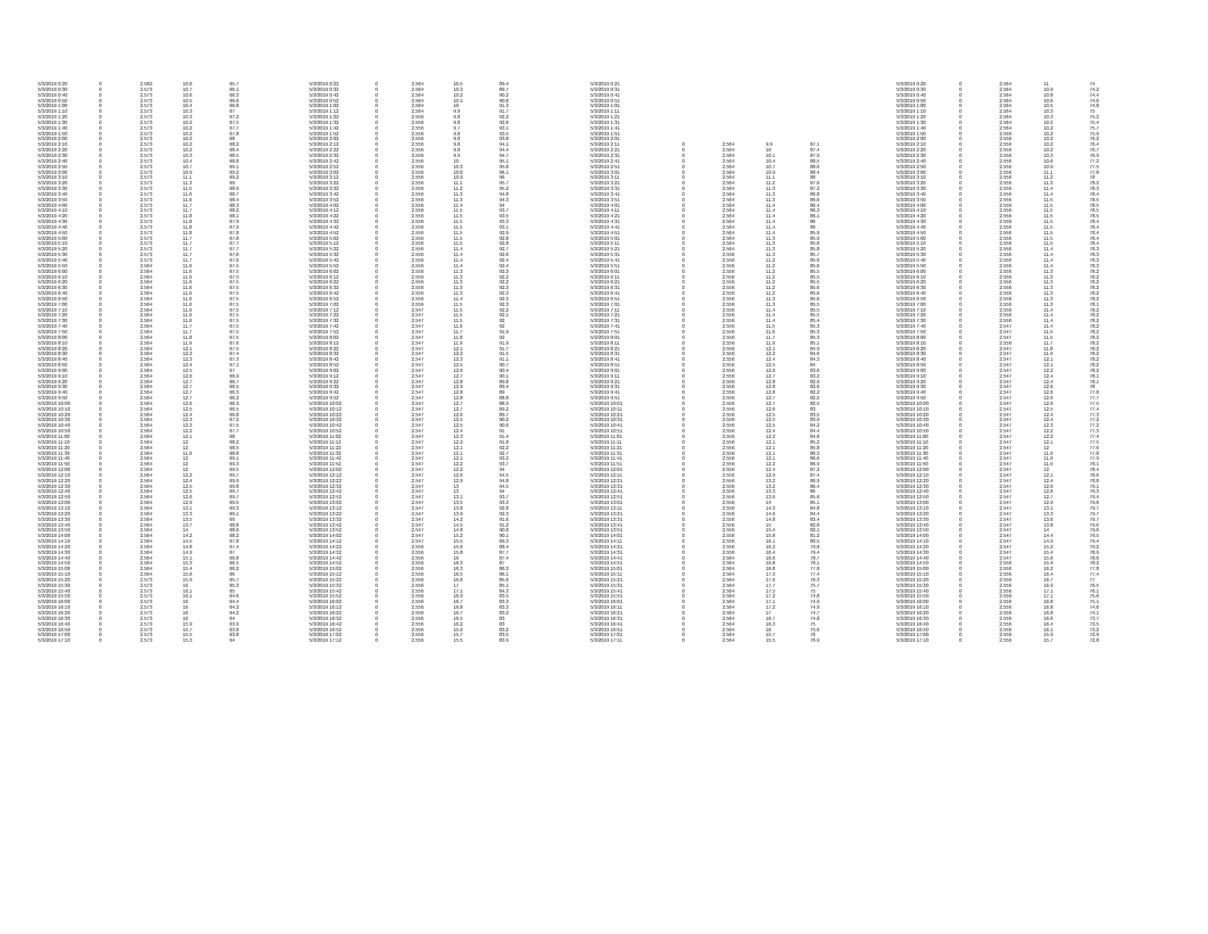| 5/3/2019 0:20 | 0 | 2.582 | 10.8 | 65.7 | 5/3/2019 0:22 | 0 | 2.564 | 10.5 | 89.4 | 5/3/2019 0:21 | | | | | 5/3/2019 0:20 | 0 | 2.564 | 11 | 74 |
| 5/3/2019 0:30 | 0 | 2.573 | 10.7 | 66.1 | 5/3/2019 0:32 | 0 | 2.564 | 10.3 | 89.7 | 5/3/2019 0:31 | | | | | 5/3/2019 0:30 | 0 | 2.564 | 10.9 | 74.2 |
| 5/3/2019 0:40 | 0 | 2.573 | 10.6 | 66.3 | 5/3/2019 0:42 | 0 | 2.564 | 10.2 | 90.2 | 5/3/2019 0:41 | | | | | 5/3/2019 0:40 | 0 | 2.564 | 10.8 | 74.4 |
| 5/3/2019 0:50 | 0 | 2.573 | 10.5 | 66.6 | 5/3/2019 0:52 | 0 | 2.564 | 10.1 | 90.8 | 5/3/2019 0:51 | | | | | 5/3/2019 0:50 | 0 | 2.564 | 10.6 | 74.6 |
| 5/3/2019 1:00 | 0 | 2.573 | 10.4 | 66.8 | 5/3/2019 1:02 | 0 | 2.564 | 10 | 91.3 | 5/3/2019 1:01 | | | | | 5/3/2019 1:00 | 0 | 2.564 | 10.5 | 74.8 |
| 5/3/2019 1:10 | 0 | 2.573 | 10.3 | 67 | 5/3/2019 1:12 | 0 | 2.564 | 9.9 | 91.7 | 5/3/2019 1:11 | | | | | 5/3/2019 1:10 | 0 | 2.564 | 10.3 | 75 |
| 5/3/2019 1:20 | 0 | 2.573 | 10.3 | 67.2 | 5/3/2019 1:22 | 0 | 2.556 | 9.8 | 92.2 | 5/3/2019 1:21 | | | | | 5/3/2019 1:20 | 0 | 2.564 | 10.3 | 75.2 |
| 5/3/2019 1:30 | 0 | 2.573 | 10.2 | 67.5 | 5/3/2019 1:32 | 0 | 2.556 | 9.8 | 92.6 | 5/3/2019 1:31 | | | | | 5/3/2019 1:30 | 0 | 2.564 | 10.2 | 75.4 |
| 5/3/2019 1:40 | 0 | 2.573 | 10.2 | 67.7 | 5/3/2019 1:42 | 0 | 2.556 | 9.7 | 93.1 | 5/3/2019 1:41 | | | | | 5/3/2019 1:40 | 0 | 2.564 | 10.2 | 75.7 |
| 5/3/2019 1:50 | 0 | 2.573 | 10.2 | 67.8 | 5/3/2019 1:52 | 0 | 2.556 | 9.8 | 93.5 | 5/3/2019 1:51 | | | | | 5/3/2019 1:50 | 0 | 2.556 | 10.2 | 75.9 |
| 5/3/2019 2:00 | 0 | 2.573 | 10.2 | 68 | 5/3/2019 2:02 | 0 | 2.556 | 9.8 | 93.8 | 5/3/2019 2:01 | | | | | 5/3/2019 2:00 | 0 | 2.556 | 10.2 | 76.2 |
| 5/3/2019 2:10 | 0 | 2.573 | 10.2 | 68.2 | 5/3/2019 2:12 | 0 | 2.556 | 9.8 | 94.1 | 5/3/2019 2:11 | 0 | 2.564 | 9.9 | 87.1 | 5/3/2019 2:10 | 0 | 2.556 | 10.2 | 76.4 |
| 5/3/2019 2:20 | 0 | 2.573 | 10.2 | 68.4 | 5/3/2019 2:22 | 0 | 2.556 | 9.8 | 94.4 | 5/3/2019 2:21 | 0 | 2.564 | 10 | 87.4 | 5/3/2019 2:20 | 0 | 2.556 | 10.2 | 76.7 |
| 5/3/2019 2:30 | 0 | 2.573 | 10.3 | 68.5 | 5/3/2019 2:32 | 0 | 2.556 | 9.9 | 94.7 | 5/3/2019 2:31 | 0 | 2.564 | 10.1 | 87.9 | 5/3/2019 2:30 | 0 | 2.556 | 10.3 | 76.9 |
| 5/3/2019 2:40 | 0 | 2.573 | 10.4 | 68.8 | 5/3/2019 2:42 | 0 | 2.556 | 10 | 95.1 | 5/3/2019 2:41 | 0 | 2.564 | 10.4 | 88.5 | 5/3/2019 2:40 | 0 | 2.556 | 10.6 | 77.2 |
| 5/3/2019 2:50 | 0 | 2.573 | 10.7 | 69.1 | 5/3/2019 2:52 | 0 | 2.556 | 10.3 | 95.8 | 5/3/2019 2:51 | 0 | 2.564 | 10.7 | 88.6 | 5/3/2019 2:50 | 0 | 2.556 | 10.9 | 77.5 |
| 5/3/2019 3:00 | 0 | 2.573 | 10.9 | 69.2 | 5/3/2019 3:02 | 0 | 2.556 | 10.6 | 96.1 | 5/3/2019 3:01 | 0 | 2.564 | 10.9 | 88.4 | 5/3/2019 3:00 | 0 | 2.556 | 11.1 | 77.8 |
| 5/3/2019 3:10 | 0 | 2.573 | 11.1 | 69.2 | 5/3/2019 3:12 | 0 | 2.556 | 10.9 | 96 | 5/3/2019 3:11 | 0 | 2.564 | 11.1 | 88 | 5/3/2019 3:10 | 0 | 2.556 | 11.2 | 78 |
| 5/3/2019 3:20 | 0 | 2.573 | 11.3 | 69 | 5/3/2019 3:22 | 0 | 2.556 | 11.1 | 95.7 | 5/3/2019 3:21 | 0 | 2.564 | 11.2 | 87.6 | 5/3/2019 3:20 | 0 | 2.556 | 11.3 | 78.2 |
| 5/3/2019 3:30 | 0 | 2.573 | 11.5 | 68.9 | 5/3/2019 3:32 | 0 | 2.556 | 11.2 | 95.2 | 5/3/2019 3:31 | 0 | 2.564 | 11.3 | 87.2 | 5/3/2019 3:30 | 0 | 2.556 | 11.4 | 78.3 |
| 5/3/2019 3:40 | 0 | 2.573 | 11.6 | 68.7 | 5/3/2019 3:42 | 0 | 2.556 | 11.3 | 94.8 | 5/3/2019 3:41 | 0 | 2.564 | 11.3 | 86.8 | 5/3/2019 3:40 | 0 | 2.556 | 11.4 | 78.4 |
| 5/3/2019 3:50 | 0 | 2.573 | 11.6 | 68.4 | 5/3/2019 3:52 | 0 | 2.556 | 11.3 | 94.3 | 5/3/2019 3:51 | 0 | 2.564 | 11.3 | 86.6 | 5/3/2019 3:50 | 0 | 2.556 | 11.5 | 78.5 |
| 5/3/2019 4:00 | 0 | 2.573 | 11.7 | 68.3 | 5/3/2019 4:02 | 0 | 2.556 | 11.4 | 94 | 5/3/2019 4:01 | 0 | 2.564 | 11.4 | 86.4 | 5/3/2019 4:00 | 0 | 2.556 | 11.5 | 78.5 |
| 5/3/2019 4:10 | 0 | 2.573 | 11.7 | 68.2 | 5/3/2019 4:12 | 0 | 2.556 | 11.5 | 93.7 | 5/3/2019 4:11 | 0 | 2.564 | 11.4 | 86.3 | 5/3/2019 4:10 | 0 | 2.556 | 11.5 | 78.5 |
| 5/3/2019 4:20 | 0 | 2.573 | 11.8 | 68.1 | 5/3/2019 4:22 | 0 | 2.556 | 11.5 | 93.5 | 5/3/2019 4:21 | 0 | 2.564 | 11.4 | 86.1 | 5/3/2019 4:20 | 0 | 2.556 | 11.5 | 78.5 |
| 5/3/2019 4:30 | 0 | 2.573 | 11.8 | 67.9 | 5/3/2019 4:32 | 0 | 2.556 | 11.5 | 93.3 | 5/3/2019 4:31 | 0 | 2.564 | 11.4 | 86 | 5/3/2019 4:30 | 0 | 2.556 | 11.5 | 78.4 |
| 5/3/2019 4:40 | 0 | 2.573 | 11.8 | 67.9 | 5/3/2019 4:42 | 0 | 2.556 | 11.5 | 93.1 | 5/3/2019 4:41 | 0 | 2.564 | 11.4 | 86 | 5/3/2019 4:40 | 0 | 2.556 | 11.5 | 78.4 |
| 5/3/2019 4:50 | 0 | 2.573 | 11.8 | 67.8 | 5/3/2019 4:52 | 0 | 2.556 | 11.5 | 92.9 | 5/3/2019 4:51 | 0 | 2.564 | 11.4 | 85.9 | 5/3/2019 4:50 | 0 | 2.556 | 11.5 | 78.4 |
| 5/3/2019 5:00 | 0 | 2.573 | 11.7 | 67.8 | 5/3/2019 5:02 | 0 | 2.556 | 11.5 | 92.8 | 5/3/2019 5:01 | 0 | 2.564 | 11.3 | 85.9 | 5/3/2019 5:00 | 0 | 2.556 | 11.5 | 78.4 |
| 5/3/2019 5:10 | 0 | 2.573 | 11.7 | 67.7 | 5/3/2019 5:12 | 0 | 2.556 | 11.5 | 92.8 | 5/3/2019 5:11 | 0 | 2.564 | 11.3 | 85.8 | 5/3/2019 5:10 | 0 | 2.556 | 11.5 | 78.4 |
| 5/3/2019 5:20 | 0 | 2.573 | 11.7 | 67.7 | 5/3/2019 5:22 | 0 | 2.556 | 11.4 | 92.7 | 5/3/2019 5:21 | 0 | 2.564 | 11.3 | 85.8 | 5/3/2019 5:20 | 0 | 2.556 | 11.4 | 78.3 |
| 5/3/2019 5:30 | 0 | 2.573 | 11.7 | 67.6 | 5/3/2019 5:32 | 0 | 2.556 | 11.4 | 92.6 | 5/3/2019 5:31 | 0 | 2.556 | 11.3 | 85.7 | 5/3/2019 5:30 | 0 | 2.556 | 11.4 | 78.3 |
| 5/3/2019 5:40 | 0 | 2.573 | 11.7 | 67.6 | 5/3/2019 5:42 | 0 | 2.556 | 11.4 | 92.4 | 5/3/2019 5:41 | 0 | 2.556 | 11.2 | 85.6 | 5/3/2019 5:40 | 0 | 2.556 | 11.4 | 78.3 |
| 5/3/2019 5:50 | 0 | 2.564 | 11.6 | 67.5 | 5/3/2019 5:52 | 0 | 2.556 | 11.4 | 92.4 | 5/3/2019 5:51 | 0 | 2.556 | 11.2 | 85.6 | 5/3/2019 5:50 | 0 | 2.556 | 11.4 | 78.3 |
| 5/3/2019 6:00 | 0 | 2.564 | 11.6 | 67.5 | 5/3/2019 6:02 | 0 | 2.556 | 11.3 | 92.3 | 5/3/2019 6:01 | 0 | 2.556 | 11.2 | 85.5 | 5/3/2019 6:00 | 0 | 2.556 | 11.3 | 78.2 |
| 5/3/2019 6:10 | 0 | 2.564 | 11.6 | 67.5 | 5/3/2019 6:12 | 0 | 2.556 | 11.3 | 92.2 | 5/3/2019 6:11 | 0 | 2.556 | 11.2 | 85.5 | 5/3/2019 6:10 | 0 | 2.556 | 11.3 | 78.2 |
| 5/3/2019 6:20 | 0 | 2.564 | 11.6 | 67.5 | 5/3/2019 6:22 | 0 | 2.556 | 11.3 | 92.2 | 5/3/2019 6:21 | 0 | 2.556 | 11.2 | 85.5 | 5/3/2019 6:20 | 0 | 2.556 | 11.3 | 78.2 |
| 5/3/2019 6:30 | 0 | 2.564 | 11.6 | 67.5 | 5/3/2019 6:32 | 0 | 2.556 | 11.3 | 92.3 | 5/3/2019 6:31 | 0 | 2.556 | 11.2 | 85.6 | 5/3/2019 6:30 | 0 | 2.556 | 11.3 | 78.2 |
| 5/3/2019 6:40 | 0 | 2.564 | 11.6 | 67.5 | 5/3/2019 6:42 | 0 | 2.556 | 11.3 | 92.3 | 5/3/2019 6:41 | 0 | 2.556 | 11.2 | 85.6 | 5/3/2019 6:40 | 0 | 2.556 | 11.3 | 78.2 |
| 5/3/2019 6:50 | 0 | 2.564 | 11.6 | 67.5 | 5/3/2019 6:52 | 0 | 2.556 | 11.4 | 92.3 | 5/3/2019 6:51 | 0 | 2.556 | 11.3 | 85.6 | 5/3/2019 6:50 | 0 | 2.556 | 11.3 | 78.2 |
| 5/3/2019 7:00 | 0 | 2.564 | 11.6 | 67.5 | 5/3/2019 7:02 | 0 | 2.556 | 11.5 | 92.3 | 5/3/2019 7:01 | 0 | 2.556 | 11.3 | 85.5 | 5/3/2019 7:00 | 0 | 2.556 | 11.3 | 78.1 |
| 5/3/2019 7:10 | 0 | 2.564 | 11.6 | 67.5 | 5/3/2019 7:12 | 0 | 2.547 | 11.5 | 92.2 | 5/3/2019 7:11 | 0 | 2.556 | 11.4 | 85.5 | 5/3/2019 7:10 | 0 | 2.556 | 11.4 | 78.2 |
| 5/3/2019 7:20 | 0 | 2.564 | 11.6 | 67.5 | 5/3/2019 7:22 | 0 | 2.547 | 11.5 | 92.1 | 5/3/2019 7:21 | 0 | 2.556 | 11.4 | 85.5 | 5/3/2019 7:20 | 0 | 2.556 | 11.4 | 78.2 |
| 5/3/2019 7:30 | 0 | 2.564 | 11.6 | 67.5 | 5/3/2019 7:32 | 0 | 2.547 | 11.5 | 92 | 5/3/2019 7:31 | 0 | 2.556 | 11.4 | 85.4 | 5/3/2019 7:30 | 0 | 2.556 | 11.4 | 78.2 |
| 5/3/2019 7:40 | 0 | 2.564 | 11.7 | 67.5 | 5/3/2019 7:42 | 0 | 2.547 | 11.6 | 92 | 5/3/2019 7:41 | 0 | 2.556 | 11.5 | 85.3 | 5/3/2019 7:40 | 0 | 2.547 | 11.4 | 78.2 |
| 5/3/2019 7:50 | 0 | 2.564 | 11.7 | 67.5 | 5/3/2019 7:52 | 0 | 2.547 | 11.7 | 91.9 | 5/3/2019 7:51 | 0 | 2.556 | 11.6 | 85.3 | 5/3/2019 7:50 | 0 | 2.547 | 11.5 | 78.2 |
| 5/3/2019 8:00 | 0 | 2.564 | 11.8 | 67.5 | 5/3/2019 8:02 | 0 | 2.547 | 11.8 | 92 | 5/3/2019 8:01 | 0 | 2.556 | 11.7 | 85.3 | 5/3/2019 8:00 | 0 | 2.547 | 11.5 | 78.2 |
| 5/3/2019 8:10 | 0 | 2.564 | 11.9 | 67.6 | 5/3/2019 8:12 | 0 | 2.547 | 11.9 | 91.9 | 5/3/2019 8:11 | 0 | 2.556 | 11.9 | 85.1 | 5/3/2019 8:10 | 0 | 2.556 | 11.7 | 78.2 |
| 5/3/2019 8:20 | 0 | 2.564 | 12.1 | 67.5 | 5/3/2019 8:22 | 0 | 2.547 | 12.1 | 91.7 | 5/3/2019 8:21 | 0 | 2.556 | 12.1 | 84.9 | 5/3/2019 8:20 | 0 | 2.547 | 11.8 | 78.2 |
| 5/3/2019 8:30 | 0 | 2.564 | 12.2 | 67.4 | 5/3/2019 8:32 | 0 | 2.547 | 12.2 | 91.5 | 5/3/2019 8:31 | 0 | 2.556 | 12.2 | 84.6 | 5/3/2019 8:30 | 0 | 2.547 | 11.9 | 78.2 |
| 5/3/2019 8:40 | 0 | 2.564 | 12.3 | 67.3 | 5/3/2019 8:42 | 0 | 2.547 | 12.3 | 91.1 | 5/3/2019 8:41 | 0 | 2.556 | 12.4 | 84.3 | 5/3/2019 8:40 | 0 | 2.547 | 12.1 | 78.2 |
| 5/3/2019 8:50 | 0 | 2.564 | 12.4 | 67.1 | 5/3/2019 8:52 | 0 | 2.547 | 12.5 | 90.7 | 5/3/2019 8:51 | 0 | 2.556 | 12.5 | 84 | 5/3/2019 8:50 | 0 | 2.547 | 12.1 | 78.2 |
| 5/3/2019 9:00 | 0 | 2.564 | 12.5 | 67 | 5/3/2019 9:02 | 0 | 2.547 | 12.6 | 90.4 | 5/3/2019 9:01 | 0 | 2.556 | 12.6 | 83.6 | 5/3/2019 9:00 | 0 | 2.547 | 12.2 | 78.2 |
| 5/3/2019 9:10 | 0 | 2.564 | 12.6 | 66.9 | 5/3/2019 9:12 | 0 | 2.547 | 12.7 | 90.1 | 5/3/2019 9:11 | 0 | 2.556 | 12.7 | 83.2 | 5/3/2019 9:10 | 0 | 2.547 | 12.4 | 78.1 |
| 5/3/2019 9:20 | 0 | 2.564 | 12.7 | 66.7 | 5/3/2019 9:22 | 0 | 2.547 | 12.8 | 89.8 | 5/3/2019 9:21 | 0 | 2.556 | 12.8 | 82.9 | 5/3/2019 9:20 | 0 | 2.547 | 12.4 | 78.1 |
| 5/3/2019 9:30 | 0 | 2.564 | 12.7 | 66.5 | 5/3/2019 9:32 | 0 | 2.547 | 12.9 | 89.4 | 5/3/2019 9:31 | 0 | 2.556 | 12.8 | 82.6 | 5/3/2019 9:30 | 0 | 2.547 | 12.6 | 78 |
| 5/3/2019 9:40 | 0 | 2.564 | 12.7 | 66.3 | 5/3/2019 9:42 | 0 | 2.547 | 12.8 | 89 | 5/3/2019 9:41 | 0 | 2.556 | 12.8 | 82.2 | 5/3/2019 9:40 | 0 | 2.547 | 12.6 | 77.8 |
| 5/3/2019 9:50 | 0 | 2.564 | 12.7 | 66.2 | 5/3/2019 9:52 | 0 | 2.547 | 12.8 | 88.8 | 5/3/2019 9:51 | 0 | 2.556 | 12.7 | 82.2 | 5/3/2019 9:50 | 0 | 2.547 | 12.6 | 77.7 |
| 5/3/2019 10:00 | 0 | 2.564 | 12.6 | 66.3 | 5/3/2019 10:02 | 0 | 2.547 | 12.7 | 88.9 | 5/3/2019 10:01 | 0 | 2.556 | 12.7 | 82.5 | 5/3/2019 10:00 | 0 | 2.547 | 12.6 | 77.5 |
| 5/3/2019 10:10 | 0 | 2.564 | 12.5 | 66.5 | 5/3/2019 10:12 | 0 | 2.547 | 12.7 | 89.2 | 5/3/2019 10:11 | 0 | 2.556 | 12.6 | 83 | 5/3/2019 10:10 | 0 | 2.547 | 12.5 | 77.4 |
| 5/3/2019 10:20 | 0 | 2.564 | 12.4 | 66.8 | 5/3/2019 10:22 | 0 | 2.547 | 12.6 | 89.7 | 5/3/2019 10:21 | 0 | 2.556 | 12.5 | 83.5 | 5/3/2019 10:20 | 0 | 2.547 | 12.4 | 77.3 |
| 5/3/2019 10:30 | 0 | 2.564 | 12.3 | 67.2 | 5/3/2019 10:32 | 0 | 2.547 | 12.5 | 90.2 | 5/3/2019 10:31 | 0 | 2.556 | 12.5 | 83.9 | 5/3/2019 10:30 | 0 | 2.547 | 12.4 | 77.2 |
| 5/3/2019 10:40 | 0 | 2.564 | 12.3 | 67.5 | 5/3/2019 10:42 | 0 | 2.547 | 12.5 | 90.6 | 5/3/2019 10:41 | 0 | 2.556 | 12.5 | 84.2 | 5/3/2019 10:40 | 0 | 2.547 | 12.3 | 77.2 |
| 5/3/2019 10:50 | 0 | 2.564 | 12.2 | 67.7 | 5/3/2019 10:52 | 0 | 2.547 | 12.4 | 91 | 5/3/2019 10:51 | 0 | 2.556 | 12.4 | 84.4 | 5/3/2019 10:50 | 0 | 2.547 | 12.2 | 77.3 |
| 5/3/2019 11:00 | 0 | 2.564 | 12.1 | 68 | 5/3/2019 11:02 | 0 | 2.547 | 12.3 | 91.4 | 5/3/2019 11:01 | 0 | 2.556 | 12.2 | 84.8 | 5/3/2019 11:00 | 0 | 2.547 | 12.2 | 77.4 |
| 5/3/2019 11:10 | 0 | 2.564 | 12 | 68.2 | 5/3/2019 11:12 | 0 | 2.547 | 12.2 | 91.8 | 5/3/2019 11:11 | 0 | 2.556 | 12.1 | 85.2 | 5/3/2019 11:10 | 0 | 2.547 | 12.1 | 77.5 |
| 5/3/2019 11:20 | 0 | 2.564 | 12 | 68.5 | 5/3/2019 11:22 | 0 | 2.547 | 12.1 | 92.2 | 5/3/2019 11:21 | 0 | 2.556 | 12.1 | 85.8 | 5/3/2019 11:20 | 0 | 2.547 | 12 | 77.6 |
| 5/3/2019 11:30 | 0 | 2.564 | 11.9 | 68.8 | 5/3/2019 11:32 | 0 | 2.547 | 12.1 | 92.7 | 5/3/2019 11:31 | 0 | 2.556 | 12.1 | 86.3 | 5/3/2019 11:30 | 0 | 2.547 | 11.9 | 77.8 |
| 5/3/2019 11:40 | 0 | 2.564 | 12 | 69.1 | 5/3/2019 11:42 | 0 | 2.547 | 12.1 | 93.2 | 5/3/2019 11:41 | 0 | 2.556 | 12.1 | 86.6 | 5/3/2019 11:40 | 0 | 2.547 | 11.9 | 77.9 |
| 5/3/2019 11:50 | 0 | 2.564 | 12 | 69.3 | 5/3/2019 11:52 | 0 | 2.547 | 12.2 | 93.7 | 5/3/2019 11:51 | 0 | 2.556 | 12.2 | 86.9 | 5/3/2019 11:50 | 0 | 2.547 | 11.9 | 78.1 |
| 5/3/2019 12:00 | 0 | 2.564 | 12 | 69.5 | 5/3/2019 12:02 | 0 | 2.547 | 12.2 | 94 | 5/3/2019 12:01 | 0 | 2.556 | 12.4 | 87.2 | 5/3/2019 12:00 | 0 | 2.547 | 12 | 78.4 |
| 5/3/2019 12:10 | 0 | 2.564 | 12.2 | 69.7 | 5/3/2019 12:12 | 0 | 2.547 | 12.6 | 94.5 | 5/3/2019 12:11 | 0 | 2.556 | 12.9 | 87.4 | 5/3/2019 12:10 | 0 | 2.547 | 12.1 | 78.6 |
| 5/3/2019 12:20 | 0 | 2.564 | 12.4 | 69.9 | 5/3/2019 12:22 | 0 | 2.547 | 12.9 | 94.8 | 5/3/2019 12:21 | 0 | 2.556 | 13.2 | 86.9 | 5/3/2019 12:20 | 0 | 2.547 | 12.4 | 78.8 |
| 5/3/2019 12:30 | 0 | 2.564 | 12.5 | 69.8 | 5/3/2019 12:32 | 0 | 2.547 | 13 | 94.5 | 5/3/2019 12:31 | 0 | 2.556 | 13.2 | 86.4 | 5/3/2019 12:30 | 0 | 2.547 | 12.6 | 79.1 |
| 5/3/2019 12:40 | 0 | 2.564 | 12.5 | 69.7 | 5/3/2019 12:42 | 0 | 2.547 | 13 | 94 | 5/3/2019 12:41 | 0 | 2.556 | 13.3 | 86 | 5/3/2019 12:40 | 0 | 2.547 | 12.6 | 79.3 |
| 5/3/2019 12:50 | 0 | 2.564 | 12.6 | 69.7 | 5/3/2019 12:52 | 0 | 2.547 | 13.1 | 93.7 | 5/3/2019 12:51 | 0 | 2.556 | 13.6 | 85.6 | 5/3/2019 12:50 | 0 | 2.547 | 12.7 | 79.4 |
| 5/3/2019 13:00 | 0 | 2.564 | 12.9 | 69.5 | 5/3/2019 13:02 | 0 | 2.547 | 13.5 | 93.3 | 5/3/2019 13:01 | 0 | 2.556 | 14 | 85.1 | 5/3/2019 13:00 | 0 | 2.547 | 12.9 | 79.6 |
| 5/3/2019 13:10 | 0 | 2.564 | 13.1 | 69.3 | 5/3/2019 13:12 | 0 | 2.547 | 13.8 | 92.8 | 5/3/2019 13:11 | 0 | 2.556 | 14.3 | 84.8 | 5/3/2019 13:10 | 0 | 2.547 | 13.1 | 79.7 |
| 5/3/2019 13:20 | 0 | 2.564 | 13.3 | 69.1 | 5/3/2019 13:22 | 0 | 2.547 | 13.9 | 92.3 | 5/3/2019 13:21 | 0 | 2.556 | 14.6 | 84.4 | 5/3/2019 13:20 | 0 | 2.547 | 13.3 | 79.7 |
| 5/3/2019 13:30 | 0 | 2.564 | 13.5 | 69 | 5/3/2019 13:32 | 0 | 2.547 | 14.2 | 91.6 | 5/3/2019 13:31 | 0 | 2.556 | 14.8 | 83.4 | 5/3/2019 13:30 | 0 | 2.547 | 13.6 | 79.7 |
| 5/3/2019 13:40 | 0 | 2.564 | 13.7 | 68.8 | 5/3/2019 13:42 | 0 | 2.547 | 14.5 | 91.2 | 5/3/2019 13:41 | 0 | 2.556 | 15 | 82.8 | 5/3/2019 13:40 | 0 | 2.547 | 13.8 | 79.6 |
| 5/3/2019 13:50 | 0 | 2.564 | 14 | 68.6 | 5/3/2019 13:52 | 0 | 2.547 | 14.8 | 90.8 | 5/3/2019 13:51 | 0 | 2.556 | 15.4 | 82.1 | 5/3/2019 13:50 | 0 | 2.547 | 14 | 79.6 |
| 5/3/2019 14:00 | 0 | 2.564 | 14.2 | 68.2 | 5/3/2019 14:02 | 0 | 2.547 | 15.2 | 90.1 | 5/3/2019 14:01 | 0 | 2.556 | 15.8 | 81.2 | 5/3/2019 14:00 | 0 | 2.547 | 14.4 | 79.5 |
| 5/3/2019 14:10 | 0 | 2.564 | 14.5 | 67.8 | 5/3/2019 14:12 | 0 | 2.547 | 15.5 | 89.3 | 5/3/2019 14:11 | 0 | 2.556 | 16.1 | 80.5 | 5/3/2019 14:10 | 0 | 2.547 | 14.9 | 79.4 |
| 5/3/2019 14:20 | 0 | 2.564 | 14.8 | 67.4 | 5/3/2019 14:22 | 0 | 2.556 | 15.6 | 88.4 | 5/3/2019 14:21 | 0 | 2.556 | 16.2 | 79.8 | 5/3/2019 14:20 | 0 | 2.547 | 15.2 | 79.2 |
| 5/3/2019 14:30 | 0 | 2.564 | 14.9 | 67 | 5/3/2019 14:32 | 0 | 2.556 | 15.8 | 87.7 | 5/3/2019 14:31 | 0 | 2.556 | 16.4 | 79.4 | 5/3/2019 14:30 | 0 | 2.547 | 15.4 | 78.9 |
| 5/3/2019 14:40 | 0 | 2.564 | 15.1 | 66.8 | 5/3/2019 14:42 | 0 | 2.556 | 16 | 87.4 | 5/3/2019 14:41 | 0 | 2.564 | 16.6 | 78.7 | 5/3/2019 14:40 | 0 | 2.547 | 15.6 | 78.6 |
| 5/3/2019 14:50 | 0 | 2.564 | 15.3 | 66.5 | 5/3/2019 14:52 | 0 | 2.556 | 16.3 | 87 | 5/3/2019 14:51 | 0 | 2.564 | 16.8 | 78.1 | 5/3/2019 14:50 | 0 | 2.556 | 15.9 | 78.2 |
| 5/3/2019 15:00 | 0 | 2.564 | 15.4 | 66.2 | 5/3/2019 15:02 | 0 | 2.556 | 16.3 | 86.3 | 5/3/2019 15:01 | 0 | 2.564 | 16.8 | 77.8 | 5/3/2019 15:00 | 0 | 2.556 | 16.2 | 77.8 |
| 5/3/2019 15:10 | 0 | 2.564 | 15.6 | 66 | 5/3/2019 15:12 | 0 | 2.556 | 16.5 | 86.1 | 5/3/2019 15:11 | 0 | 2.564 | 17.3 | 77.4 | 5/3/2019 15:10 | 0 | 2.556 | 16.4 | 77.4 |
| 5/3/2019 15:20 | 0 | 2.573 | 15.9 | 65.7 | 5/3/2019 15:22 | 0 | 2.556 | 16.8 | 85.6 | 5/3/2019 15:21 | 0 | 2.564 | 17.6 | 76.3 | 5/3/2019 15:20 | 0 | 2.556 | 16.7 | 77 |
| 5/3/2019 15:30 | 0 | 2.573 | 16 | 65.3 | 5/3/2019 15:32 | 0 | 2.556 | 17 | 85.1 | 5/3/2019 15:31 | 0 | 2.564 | 17.7 | 75.7 | 5/3/2019 15:30 | 0 | 2.556 | 16.9 | 76.5 |
| 5/3/2019 15:40 | 0 | 2.573 | 16.1 | 65 | 5/3/2019 15:42 | 0 | 2.556 | 17.1 | 84.3 | 5/3/2019 15:41 | 0 | 2.564 | 17.5 | 75 | 5/3/2019 15:40 | 0 | 2.556 | 17.1 | 76.1 |
| 5/3/2019 15:50 | 0 | 2.573 | 16.1 | 64.6 | 5/3/2019 15:52 | 0 | 2.556 | 16.9 | 83.5 | 5/3/2019 15:51 | 0 | 2.564 | 17.2 | 74.8 | 5/3/2019 15:50 | 0 | 2.556 | 17.1 | 75.6 |
| 5/3/2019 16:00 | 0 | 2.573 | 16 | 64.4 | 5/3/2019 16:02 | 0 | 2.556 | 16.7 | 83.3 | 5/3/2019 16:01 | 0 | 2.564 | 17.1 | 74.9 | 5/3/2019 16:00 | 0 | 2.556 | 16.8 | 75.1 |
| 5/3/2019 16:10 | 0 | 2.573 | 16 | 64.2 | 5/3/2019 16:12 | 0 | 2.556 | 16.8 | 83.3 | 5/3/2019 16:11 | 0 | 2.564 | 17.2 | 74.9 | 5/3/2019 16:10 | 0 | 2.556 | 16.8 | 74.6 |
| 5/3/2019 16:20 | 0 | 2.573 | 16 | 64.2 | 5/3/2019 16:22 | 0 | 2.556 | 16.7 | 83.2 | 5/3/2019 16:21 | 0 | 2.564 | 17 | 74.7 | 5/3/2019 16:20 | 0 | 2.556 | 16.8 | 74.1 |
| 5/3/2019 16:30 | 0 | 2.573 | 16 | 64 | 5/3/2019 16:32 | 0 | 2.556 | 16.5 | 83 | 5/3/2019 16:31 | 0 | 2.564 | 16.7 | 74.8 | 5/3/2019 16:30 | 0 | 2.556 | 16.6 | 73.7 |
| 5/3/2019 16:40 | 0 | 2.573 | 15.9 | 63.9 | 5/3/2019 16:42 | 0 | 2.556 | 16.2 | 83 | 5/3/2019 16:41 | 0 | 2.564 | 16.3 | 75 | 5/3/2019 16:40 | 0 | 2.556 | 16.4 | 73.5 |
| 5/3/2019 16:50 | 0 | 2.573 | 15.7 | 63.8 | 5/3/2019 16:52 | 0 | 2.556 | 15.9 | 83.2 | 5/3/2019 16:51 | 0 | 2.564 | 16 | 75.6 | 5/3/2019 16:50 | 0 | 2.556 | 16.1 | 73.2 |
| 5/3/2019 17:00 | 0 | 2.573 | 15.5 | 63.8 | 5/3/2019 17:02 | 0 | 2.556 | 15.7 | 83.5 | 5/3/2019 17:01 | 0 | 2.564 | 15.7 | 76 | 5/3/2019 17:00 | 0 | 2.556 | 15.9 | 72.9 |
| 5/3/2019 17:10 | 0 | 2.573 | 15.3 | 64 | 5/3/2019 17:12 | 0 | 2.556 | 15.5 | 83.9 | 5/3/2019 17:11 | 0 | 2.564 | 15.5 | 76.9 | 5/3/2019 17:10 | 0 | 2.556 | 15.7 | 72.8 |